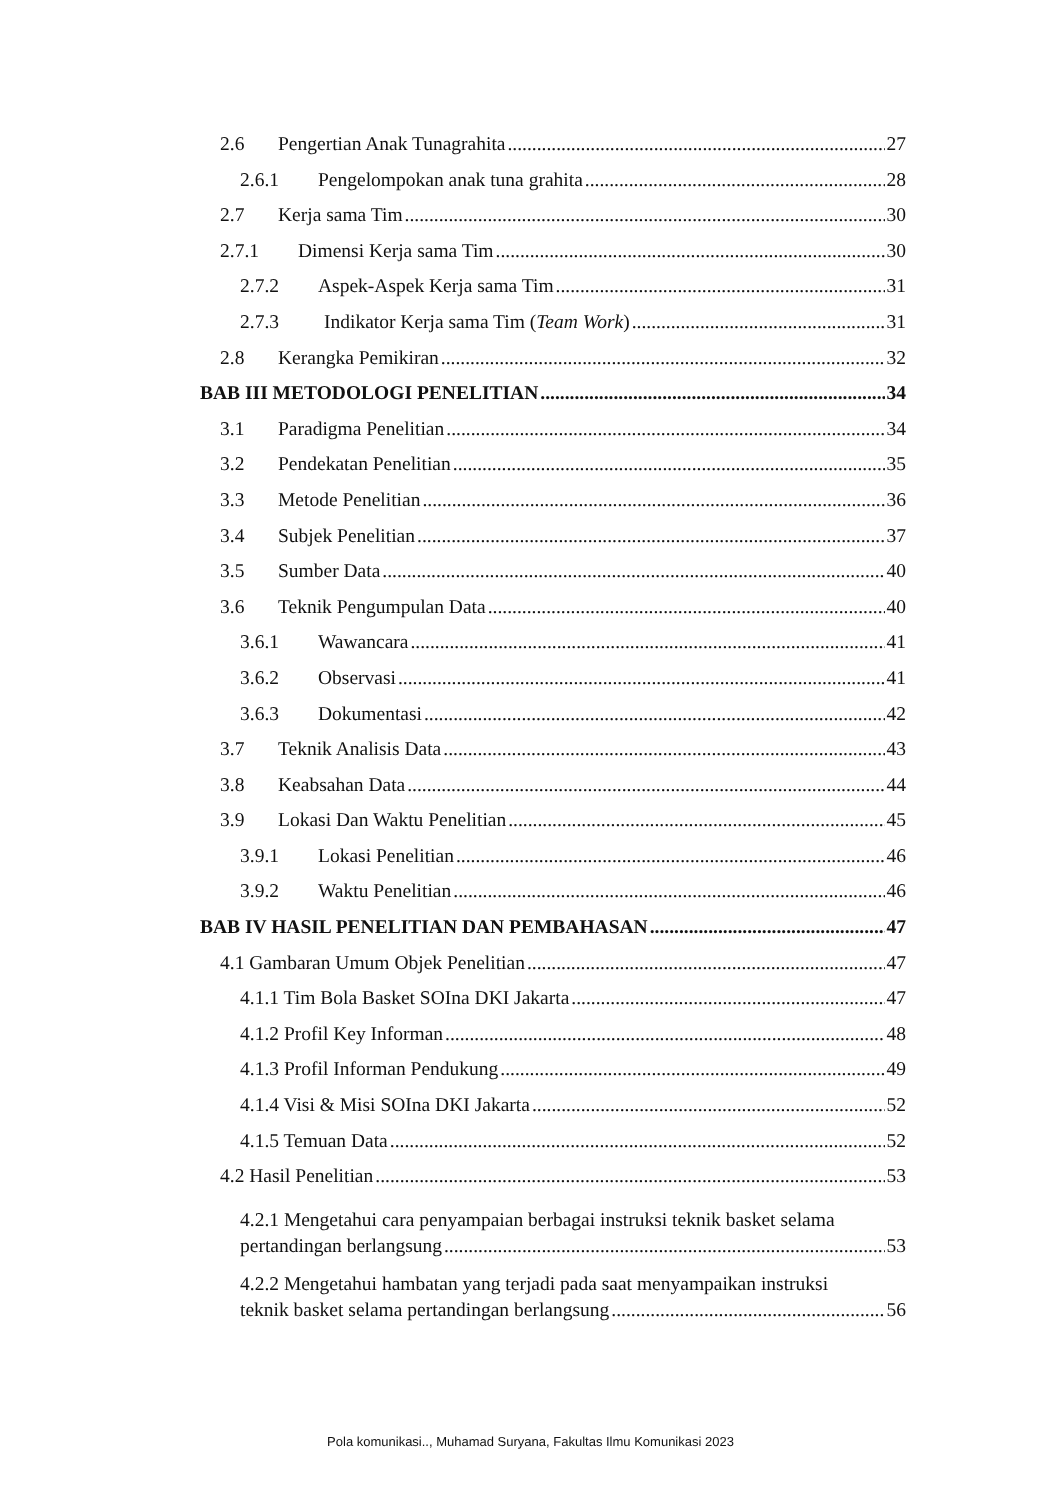2.6 Pengertian Anak Tunagrahita 27
2.6.1 Pengelompokan anak tuna grahita 28
2.7 Kerja sama Tim 30
2.7.1 Dimensi Kerja sama Tim 30
2.7.2 Aspek-Aspek Kerja sama Tim 31
2.7.3 Indikator Kerja sama Tim (Team Work) 31
2.8 Kerangka Pemikiran 32
BAB III METODOLOGI PENELITIAN 34
3.1 Paradigma Penelitian 34
3.2 Pendekatan Penelitian 35
3.3 Metode Penelitian 36
3.4 Subjek Penelitian 37
3.5 Sumber Data 40
3.6 Teknik Pengumpulan Data 40
3.6.1 Wawancara 41
3.6.2 Observasi 41
3.6.3 Dokumentasi 42
3.7 Teknik Analisis Data 43
3.8 Keabsahan Data 44
3.9 Lokasi Dan Waktu Penelitian 45
3.9.1 Lokasi Penelitian 46
3.9.2 Waktu Penelitian 46
BAB IV HASIL PENELITIAN DAN PEMBAHASAN 47
4.1 Gambaran Umum Objek Penelitian 47
4.1.1 Tim Bola Basket SOIna DKI Jakarta 47
4.1.2 Profil Key Informan 48
4.1.3 Profil Informan Pendukung 49
4.1.4 Visi & Misi SOIna DKI Jakarta 52
4.1.5 Temuan Data 52
4.2 Hasil Penelitian 53
4.2.1 Mengetahui cara penyampaian berbagai instruksi teknik basket selama
pertandingan berlangsung 53
4.2.2 Mengetahui hambatan yang terjadi pada saat menyampaikan instruksi
teknik basket selama pertandingan berlangsung 56
Pola komunikasi.., Muhamad Suryana, Fakultas Ilmu Komunikasi 2023